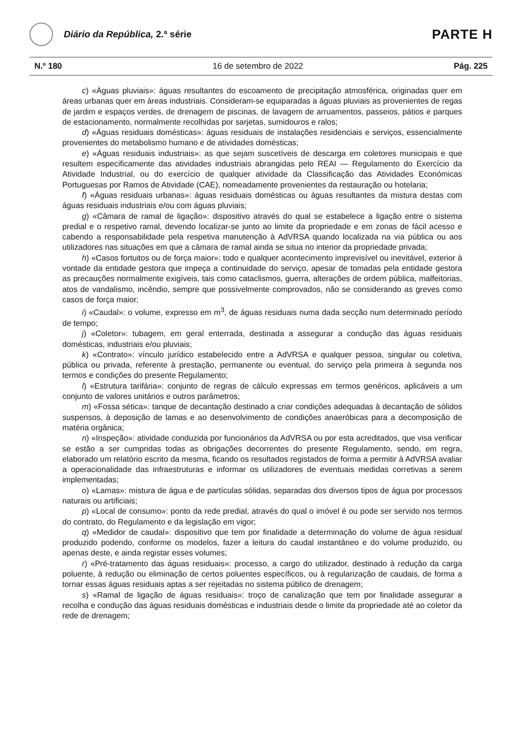Diário da República, 2.ª série
PARTE H
N.º 180 16 de setembro de 2022 Pág. 225
c) «Águas pluviais»: águas resultantes do escoamento de precipitação atmosférica, originadas quer em áreas urbanas quer em áreas industriais. Consideram-se equiparadas a águas pluviais as provenientes de regas de jardim e espaços verdes, de drenagem de piscinas, de lavagem de arruamentos, passeios, pátios e parques de estacionamento, normalmente recolhidas por sarjetas, sumidouros e ralos;
d) «Águas residuais domésticas»: águas residuais de instalações residenciais e serviços, essencialmente provenientes do metabolismo humano e de atividades domésticas;
e) «Águas residuais industriais»: as que sejam suscetíveis de descarga em coletores municipais e que resultem especificamente das atividades industriais abrangidas pelo REAI — Regulamento do Exercício da Atividade Industrial, ou do exercício de qualquer atividade da Classificação das Atividades Económicas Portuguesas por Ramos de Atividade (CAE), nomeadamente provenientes da restauração ou hotelaria;
f) «Águas residuais urbanas»: águas residuais domésticas ou águas resultantes da mistura destas com águas residuais industriais e/ou com águas pluviais;
g) «Câmara de ramal de ligação»: dispositivo através do qual se estabelece a ligação entre o sistema predial e o respetivo ramal, devendo localizar-se junto ao limite da propriedade e em zonas de fácil acesso e cabendo a responsabilidade pela respetiva manutenção à AdVRSA quando localizada na via pública ou aos utilizadores nas situações em que a câmara de ramal ainda se situa no interior da propriedade privada;
h) «Casos fortuitos ou de força maior»: todo e qualquer acontecimento imprevisível ou inevitável, exterior à vontade da entidade gestora que impeça a continuidade do serviço, apesar de tomadas pela entidade gestora as precauções normalmente exigíveis, tais como cataclismos, guerra, alterações de ordem pública, malfeitorias, atos de vandalismo, incêndio, sempre que possivelmente comprovados, não se considerando as greves como casos de força maior;
i) «Caudal»: o volume, expresso em m<sup>3</sup>, de águas residuais numa dada secção num determinado período de tempo;
j) «Coletor»: tubagem, em geral enterrada, destinada a assegurar a condução das águas residuais domésticas, industriais e/ou pluviais;
k) «Contrato»: vínculo jurídico estabelecido entre a AdVRSA e qualquer pessoa, singular ou coletiva, pública ou privada, referente à prestação, permanente ou eventual, do serviço pela primeira à segunda nos termos e condições do presente Regulamento;
l) «Estrutura tarifária»: conjunto de regras de cálculo expressas em termos genéricos, aplicáveis a um conjunto de valores unitários e outros parâmetros;
m) «Fossa sética»: tanque de decantação destinado a criar condições adequadas à decantação de sólidos suspensos, à deposição de lamas e ao desenvolvimento de condições anaeróbicas para a decomposição de matéria orgânica;
n) «Inspeção»: atividade conduzida por funcionários da AdVRSA ou por esta acreditados, que visa verificar se estão a ser cumpridas todas as obrigações decorrentes do presente Regulamento, sendo, em regra, elaborado um relatório escrito da mesma, ficando os resultados registados de forma a permitir à AdVRSA avaliar a operacionalidade das infraestruturas e informar os utilizadores de eventuais medidas corretivas a serem implementadas;
o) «Lamas»: mistura de água e de partículas sólidas, separadas dos diversos tipos de água por processos naturais ou artificiais;
p) «Local de consumo»: ponto da rede predial, através do qual o imóvel é ou pode ser servido nos termos do contrato, do Regulamento e da legislação em vigor;
q) «Medidor de caudal»: dispositivo que tem por finalidade a determinação do volume de água residual produzido podendo, conforme os modelos, fazer a leitura do caudal instantâneo e do volume produzido, ou apenas deste, e ainda registar esses volumes;
r) «Pré-tratamento das águas residuais»: processo, a cargo do utilizador, destinado à redução da carga poluente, à redução ou eliminação de certos poluentes específicos, ou à regularização de caudais, de forma a tornar essas águas residuais aptas a ser rejeitadas no sistema público de drenagem;
s) «Ramal de ligação de águas residuais»: troço de canalização que tem por finalidade assegurar a recolha e condução das águas residuais domésticas e industriais desde o limite da propriedade até ao coletor da rede de drenagem;